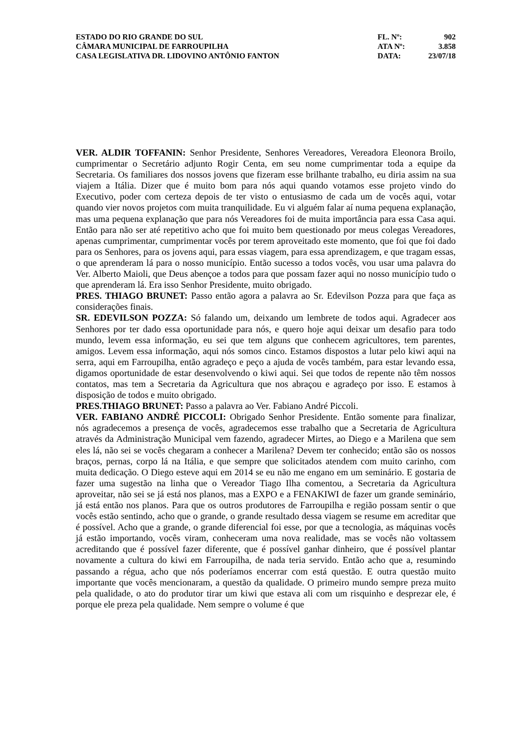| ESTADO DO RIO GRANDE DO SUL | FL. Nº: | 902 |
| CÂMARA MUNICIPAL DE FARROUPILHA | ATA Nº: | 3.858 |
| CASA LEGISLATIVA DR. LIDOVINO ANTÔNIO FANTON | DATA: | 23/07/18 |
VER. ALDIR TOFFANIN: Senhor Presidente, Senhores Vereadores, Vereadora Eleonora Broilo, cumprimentar o Secretário adjunto Rogir Centa, em seu nome cumprimentar toda a equipe da Secretaria. Os familiares dos nossos jovens que fizeram esse brilhante trabalho, eu diria assim na sua viajem a Itália. Dizer que é muito bom para nós aqui quando votamos esse projeto vindo do Executivo, poder com certeza depois de ter visto o entusiasmo de cada um de vocês aqui, votar quando vier novos projetos com muita tranquilidade. Eu vi alguém falar aí numa pequena explanação, mas uma pequena explanação que para nós Vereadores foi de muita importância para essa Casa aqui. Então para não ser até repetitivo acho que foi muito bem questionado por meus colegas Vereadores, apenas cumprimentar, cumprimentar vocês por terem aproveitado este momento, que foi que foi dado para os Senhores, para os jovens aqui, para essas viagem, para essa aprendizagem, e que tragam essas, o que aprenderam lá para o nosso município. Então sucesso a todos vocês, vou usar uma palavra do Ver. Alberto Maioli, que Deus abençoe a todos para que possam fazer aqui no nosso município tudo o que aprenderam lá. Era isso Senhor Presidente, muito obrigado.
PRES. THIAGO BRUNET: Passo então agora a palavra ao Sr. Edevilson Pozza para que faça as considerações finais.
SR. EDEVILSON POZZA: Só falando um, deixando um lembrete de todos aqui. Agradecer aos Senhores por ter dado essa oportunidade para nós, e quero hoje aqui deixar um desafio para todo mundo, levem essa informação, eu sei que tem alguns que conhecem agricultores, tem parentes, amigos. Levem essa informação, aqui nós somos cinco. Estamos dispostos a lutar pelo kiwi aqui na serra, aqui em Farroupilha, então agradeço e peço a ajuda de vocês também, para estar levando essa, digamos oportunidade de estar desenvolvendo o kiwi aqui. Sei que todos de repente não têm nossos contatos, mas tem a Secretaria da Agricultura que nos abraçou e agradeço por isso. E estamos à disposição de todos e muito obrigado.
PRES.THIAGO BRUNET: Passo a palavra ao Ver. Fabiano André Piccoli.
VER. FABIANO ANDRÉ PICCOLI: Obrigado Senhor Presidente. Então somente para finalizar, nós agradecemos a presença de vocês, agradecemos esse trabalho que a Secretaria de Agricultura através da Administração Municipal vem fazendo, agradecer Mirtes, ao Diego e a Marilena que sem eles lá, não sei se vocês chegaram a conhecer a Marilena? Devem ter conhecido; então são os nossos braços, pernas, corpo lá na Itália, e que sempre que solicitados atendem com muito carinho, com muita dedicação. O Diego esteve aqui em 2014 se eu não me engano em um seminário. E gostaria de fazer uma sugestão na linha que o Vereador Tiago Ilha comentou, a Secretaria da Agricultura aproveitar, não sei se já está nos planos, mas a EXPO e a FENAKIWI de fazer um grande seminário, já está então nos planos. Para que os outros produtores de Farroupilha e região possam sentir o que vocês estão sentindo, acho que o grande, o grande resultado dessa viagem se resume em acreditar que é possível. Acho que a grande, o grande diferencial foi esse, por que a tecnologia, as máquinas vocês já estão importando, vocês viram, conheceram uma nova realidade, mas se vocês não voltassem acreditando que é possível fazer diferente, que é possível ganhar dinheiro, que é possível plantar novamente a cultura do kiwi em Farroupilha, de nada teria servido. Então acho que a, resumindo passando a régua, acho que nós poderíamos encerrar com está questão. E outra questão muito importante que vocês mencionaram, a questão da qualidade. O primeiro mundo sempre preza muito pela qualidade, o ato do produtor tirar um kiwi que estava ali com um risquinho e desprezar ele, é porque ele preza pela qualidade. Nem sempre o volume é que